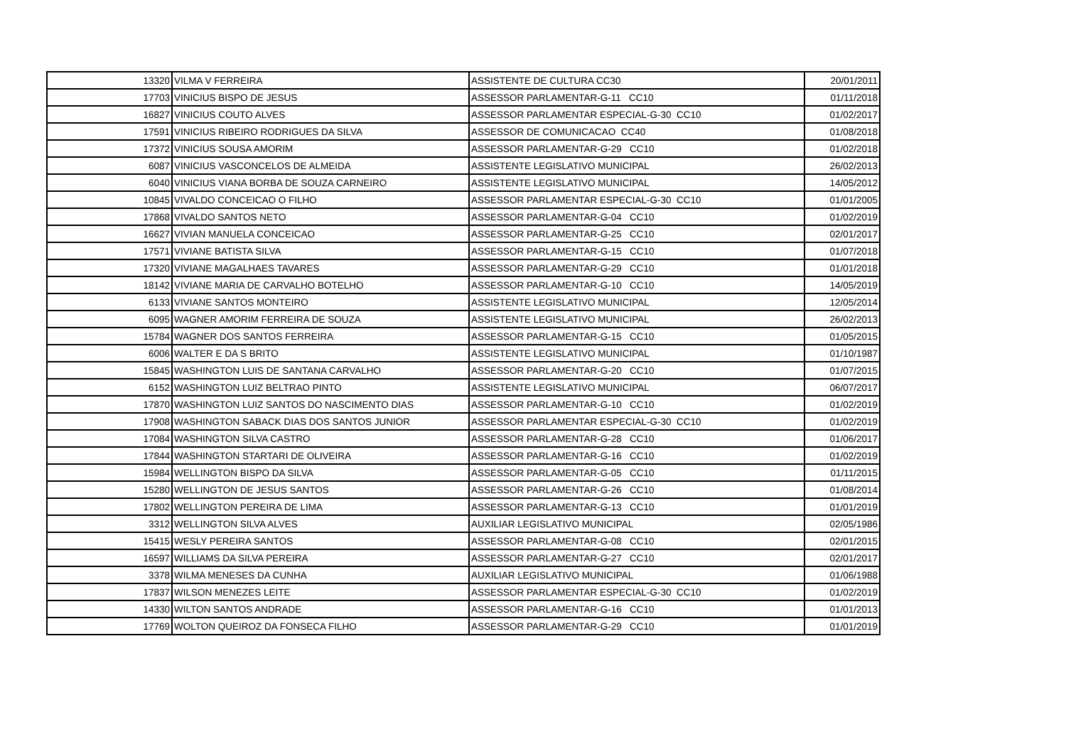| 13320 | VILMA V FERREIRA | ASSISTENTE DE CULTURA CC30 | 20/01/2011 |
| 17703 | VINICIUS BISPO DE JESUS | ASSESSOR PARLAMENTAR-G-11 CC10 | 01/11/2018 |
| 16827 | VINICIUS COUTO ALVES | ASSESSOR PARLAMENTAR ESPECIAL-G-30 CC10 | 01/02/2017 |
| 17591 | VINICIUS RIBEIRO RODRIGUES DA SILVA | ASSESSOR DE COMUNICACAO CC40 | 01/08/2018 |
| 17372 | VINICIUS SOUSA AMORIM | ASSESSOR PARLAMENTAR-G-29 CC10 | 01/02/2018 |
| 6087 | VINICIUS VASCONCELOS DE ALMEIDA | ASSISTENTE LEGISLATIVO MUNICIPAL | 26/02/2013 |
| 6040 | VINICIUS VIANA BORBA DE SOUZA CARNEIRO | ASSISTENTE LEGISLATIVO MUNICIPAL | 14/05/2012 |
| 10845 | VIVALDO CONCEICAO O FILHO | ASSESSOR PARLAMENTAR ESPECIAL-G-30 CC10 | 01/01/2005 |
| 17868 | VIVALDO SANTOS NETO | ASSESSOR PARLAMENTAR-G-04 CC10 | 01/02/2019 |
| 16627 | VIVIAN MANUELA CONCEICAO | ASSESSOR PARLAMENTAR-G-25 CC10 | 02/01/2017 |
| 17571 | VIVIANE BATISTA SILVA | ASSESSOR PARLAMENTAR-G-15 CC10 | 01/07/2018 |
| 17320 | VIVIANE MAGALHAES TAVARES | ASSESSOR PARLAMENTAR-G-29 CC10 | 01/01/2018 |
| 18142 | VIVIANE MARIA DE CARVALHO BOTELHO | ASSESSOR PARLAMENTAR-G-10 CC10 | 14/05/2019 |
| 6133 | VIVIANE SANTOS MONTEIRO | ASSISTENTE LEGISLATIVO MUNICIPAL | 12/05/2014 |
| 6095 | WAGNER AMORIM FERREIRA DE SOUZA | ASSISTENTE LEGISLATIVO MUNICIPAL | 26/02/2013 |
| 15784 | WAGNER DOS SANTOS FERREIRA | ASSESSOR PARLAMENTAR-G-15 CC10 | 01/05/2015 |
| 6006 | WALTER E DA S BRITO | ASSISTENTE LEGISLATIVO MUNICIPAL | 01/10/1987 |
| 15845 | WASHINGTON LUIS DE SANTANA CARVALHO | ASSESSOR PARLAMENTAR-G-20 CC10 | 01/07/2015 |
| 6152 | WASHINGTON LUIZ BELTRAO PINTO | ASSISTENTE LEGISLATIVO MUNICIPAL | 06/07/2017 |
| 17870 | WASHINGTON LUIZ SANTOS DO NASCIMENTO DIAS | ASSESSOR PARLAMENTAR-G-10 CC10 | 01/02/2019 |
| 17908 | WASHINGTON SABACK DIAS DOS SANTOS JUNIOR | ASSESSOR PARLAMENTAR ESPECIAL-G-30 CC10 | 01/02/2019 |
| 17084 | WASHINGTON SILVA CASTRO | ASSESSOR PARLAMENTAR-G-28 CC10 | 01/06/2017 |
| 17844 | WASHINGTON STARTARI DE OLIVEIRA | ASSESSOR PARLAMENTAR-G-16 CC10 | 01/02/2019 |
| 15984 | WELLINGTON BISPO DA SILVA | ASSESSOR PARLAMENTAR-G-05 CC10 | 01/11/2015 |
| 15280 | WELLINGTON DE JESUS SANTOS | ASSESSOR PARLAMENTAR-G-26 CC10 | 01/08/2014 |
| 17802 | WELLINGTON PEREIRA DE LIMA | ASSESSOR PARLAMENTAR-G-13 CC10 | 01/01/2019 |
| 3312 | WELLINGTON SILVA ALVES | AUXILIAR LEGISLATIVO MUNICIPAL | 02/05/1986 |
| 15415 | WESLY PEREIRA SANTOS | ASSESSOR PARLAMENTAR-G-08 CC10 | 02/01/2015 |
| 16597 | WILLIAMS DA SILVA PEREIRA | ASSESSOR PARLAMENTAR-G-27 CC10 | 02/01/2017 |
| 3378 | WILMA MENESES DA CUNHA | AUXILIAR LEGISLATIVO MUNICIPAL | 01/06/1988 |
| 17837 | WILSON MENEZES LEITE | ASSESSOR PARLAMENTAR ESPECIAL-G-30 CC10 | 01/02/2019 |
| 14330 | WILTON SANTOS ANDRADE | ASSESSOR PARLAMENTAR-G-16 CC10 | 01/01/2013 |
| 17769 | WOLTON QUEIROZ DA FONSECA FILHO | ASSESSOR PARLAMENTAR-G-29 CC10 | 01/01/2019 |